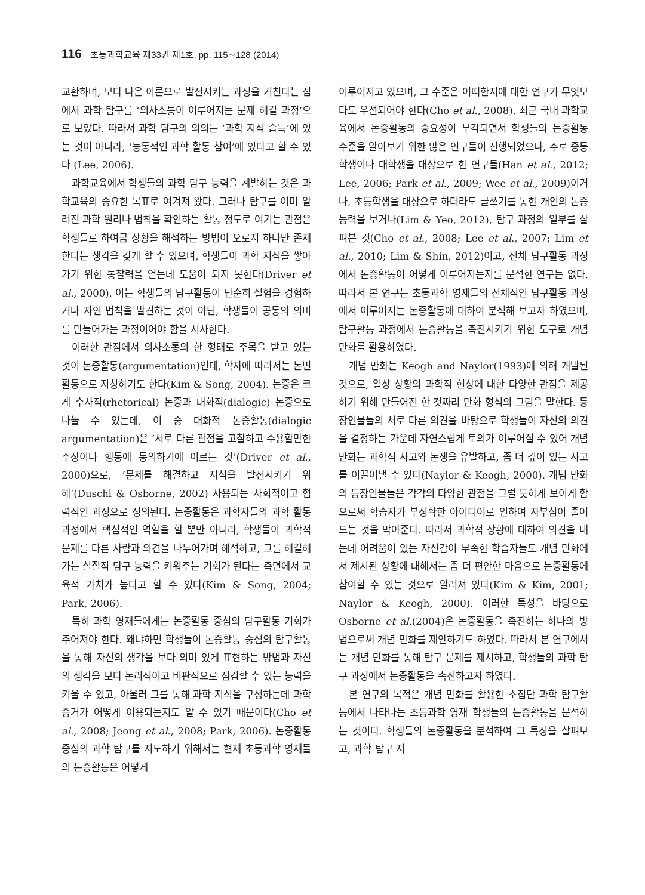116 초등과학교육 제33권 제1호, pp. 115∼128 (2014)
교환하며, 보다 나은 이론으로 발전시키는 과정을 거친다는 점에서 과학 탐구를 ‘의사소통이 이루어지는 문제 해결 과정’으로 보았다. 따라서 과학 탐구의 의의는 ‘과학 지식 습득’에 있는 것이 아니라, ‘능동적인 과학 활동 참여’에 있다고 할 수 있다 (Lee, 2006).
과학교육에서 학생들의 과학 탐구 능력을 계발하는 것은 과학교육의 중요한 목표로 여겨져 왔다. 그러나 탐구를 이미 알려진 과학 원리나 법칙을 확인하는 활동 정도로 여기는 관점은 학생들로 하여금 상황을 해석하는 방법이 오로지 하나만 존재한다는 생각을 갖게 할 수 있으며, 학생들이 과학 지식을 쌓아가기 위한 통찰력을 얻는데 도움이 되지 못한다(Driver et al., 2000). 이는 학생들의 탐구활동이 단순히 실험을 경험하거나 자연 법칙을 발견하는 것이 아닌, 학생들이 공동의 의미를 만들어가는 과정이어야 함을 시사한다.
이러한 관점에서 의사소통의 한 형태로 주목을 받고 있는 것이 논증활동(argumentation)인데, 학자에 따라서는 논변활동으로 지칭하기도 한다(Kim & Song, 2004). 논증은 크게 수사적(rhetorical) 논증과 대화적(dialogic) 논증으로 나눌 수 있는데, 이 중 대화적 논증활동(dialogic argumentation)은 ‘서로 다른 관점을 고찰하고 수용할만한 주장이나 행동에 동의하기에 이르는 것’(Driver et al., 2000)으로, ‘문제를 해결하고 지식을 발전시키기 위해’(Duschl & Osborne, 2002) 사용되는 사회적이고 협력적인 과정으로 정의된다. 논증활동은 과학자들의 과학 활동 과정에서 핵심적인 역할을 할 뿐만 아니라, 학생들이 과학적 문제를 다른 사람과 의견을 나누어가며 해석하고, 그를 해결해가는 실질적 탐구 능력을 키워주는 기회가 된다는 측면에서 교육적 가치가 높다고 할 수 있다(Kim & Song, 2004; Park, 2006).
특히 과학 영재들에게는 논증활동 중심의 탐구활동 기회가 주어져야 한다. 왜냐하면 학생들이 논증활동 중심의 탐구활동을 통해 자신의 생각을 보다 의미 있게 표현하는 방법과 자신의 생각을 보다 논리적이고 비판적으로 점검할 수 있는 능력을 키울 수 있고, 아울러 그를 통해 과학 지식을 구성하는데 과학 증거가 어떻게 이용되는지도 알 수 있기 때문이다(Cho et al., 2008; Jeong et al., 2008; Park, 2006). 논증활동 중심의 과학 탐구를 지도하기 위해서는 현재 초등과학 영재들의 논증활동은 어떻게
이루어지고 있으며, 그 수준은 어떠한지에 대한 연구가 무엇보다도 우선되어야 한다(Cho et al., 2008). 최근 국내 과학교육에서 논증활동의 중요성이 부각되면서 학생들의 논증활동 수준을 알아보기 위한 많은 연구들이 진행되었으나, 주로 중등학생이나 대학생을 대상으로 한 연구들(Han et al., 2012; Lee, 2006; Park et al., 2009; Wee et al., 2009)이거나, 초등학생을 대상으로 하더라도 글쓰기를 통한 개인의 논증 능력을 보거나(Lim & Yeo, 2012), 탐구 과정의 일부를 살펴본 것(Cho et al., 2008; Lee et al., 2007; Lim et al., 2010; Lim & Shin, 2012)이고, 전체 탐구활동 과정에서 논증활동이 어떻게 이루어지는지를 분석한 연구는 없다. 따라서 본 연구는 초등과학 영재들의 전체적인 탐구활동 과정에서 이루어지는 논증활동에 대하여 분석해 보고자 하였으며, 탐구활동 과정에서 논증활동을 촉진시키기 위한 도구로 개념 만화를 활용하였다.
개념 만화는 Keogh and Naylor(1993)에 의해 개발된 것으로, 일상 상황의 과학적 현상에 대한 다양한 관점을 제공하기 위해 만들어진 한 컷짜리 만화 형식의 그림을 말한다. 등장인물들의 서로 다른 의견을 바탕으로 학생들이 자신의 의견을 결정하는 가운데 자연스럽게 토의가 이루어질 수 있어 개념 만화는 과학적 사고와 논쟁을 유발하고, 좀 더 깊이 있는 사고를 이끌어낼 수 있다(Naylor & Keogh, 2000). 개념 만화의 등장인물들은 각각의 다양한 관점을 그럴 듯하게 보이게 함으로써 학습자가 부정확한 아이디어로 인하여 자부심이 줄어드는 것을 막아준다. 따라서 과학적 상황에 대하여 의견을 내는데 어려움이 있는 자신감이 부족한 학습자들도 개념 만화에서 제시된 상황에 대해서는 좀 더 편안한 마음으로 논증활동에 참여할 수 있는 것으로 알려져 있다(Kim & Kim, 2001; Naylor & Keogh, 2000). 이러한 특성을 바탕으로 Osborne et al.(2004)은 논증활동을 촉진하는 하나의 방법으로써 개념 만화를 제안하기도 하였다. 따라서 본 연구에서는 개념 만화를 통해 탐구 문제를 제시하고, 학생들의 과학 탐구 과정에서 논증활동을 촉진하고자 하였다.
본 연구의 목적은 개념 만화를 활용한 소집단 과학 탐구활동에서 나타나는 초등과학 영재 학생들의 논증활동을 분석하는 것이다. 학생들의 논증활동을 분석하여 그 특징을 살펴보고, 과학 탐구 지